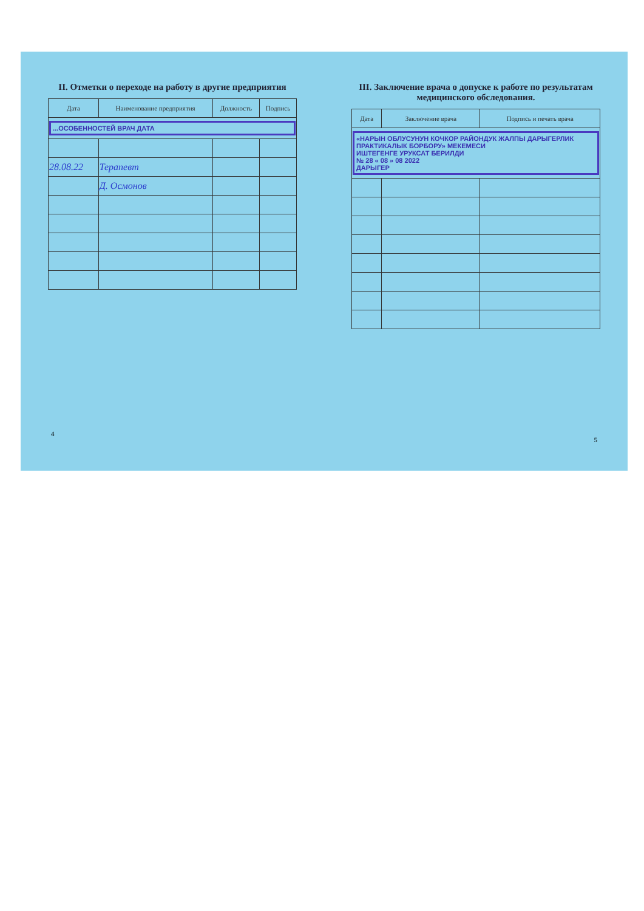II. Отметки о переходе на работу в другие предприятия
| Дата | Наименование предприятия | Должность | Подпись |
| --- | --- | --- | --- |
| ...ОСОБЕННОСТЕЙ ВРАЧ ДАТА | | | |
| 28.08.22 | Терапевт | | |
| | Д. Осмонов | | |
4
III. Заключение врача о допуске к работе по результатам медицинского обследования.
| Дата | Заключение врача | Подпись и печать врача |
| --- | --- | --- |
| «НАРЫН ОБЛУСУНУН КОЧКОР РАЙОНДУК ЖАЛПЫ ДАРЫГЕРЛИК ПРАКТИКАЛЫК БОРБОРУ» МЕКЕМЕСИ ИШТЕГЕНГЕ УРУКСАТ БЕРИЛДИ № 28 « 08 » 08 2022 ДАРЫГЕР | | |
5